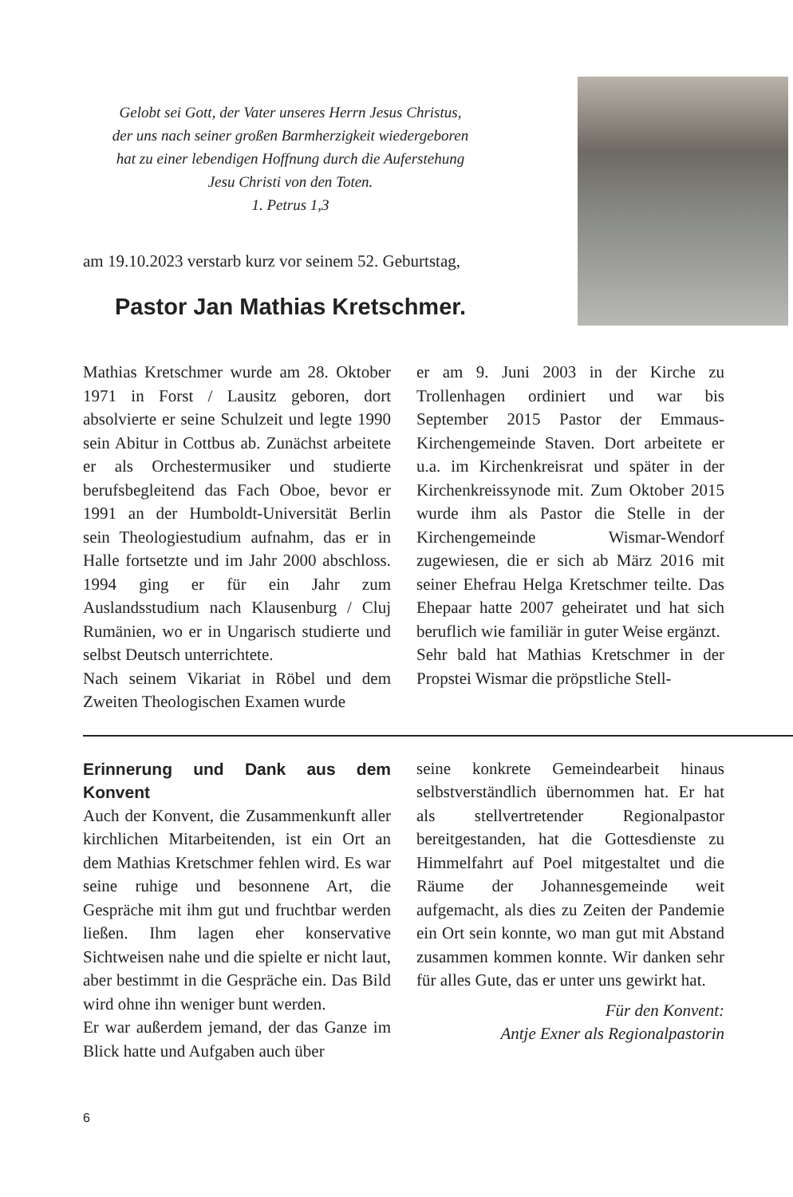Gelobt sei Gott, der Vater unseres Herrn Jesus Christus,
der uns nach seiner großen Barmherzigkeit wiedergeboren
hat zu einer lebendigen Hoffnung durch die Auferstehung
Jesu Christi von den Toten.
1. Petrus 1,3
am 19.10.2023 verstarb kurz vor seinem 52. Geburtstag,
Pastor Jan Mathias Kretschmer.
Mathias Kretschmer wurde am 28. Oktober 1971 in Forst / Lausitz geboren, dort absolvierte er seine Schulzeit und legte 1990 sein Abitur in Cottbus ab. Zunächst arbeitete er als Orchestermusiker und studierte berufsbegleitend das Fach Oboe, bevor er 1991 an der Humboldt-Universität Berlin sein Theologiestudium aufnahm, das er in Halle fortsetzte und im Jahr 2000 abschloss. 1994 ging er für ein Jahr zum Auslandsstudium nach Klausenburg / Cluj Rumänien, wo er in Ungarisch studierte und selbst Deutsch unterrichtete.
Nach seinem Vikariat in Röbel und dem Zweiten Theologischen Examen wurde
er am 9. Juni 2003 in der Kirche zu Trollenhagen ordiniert und war bis September 2015 Pastor der Emmaus-Kirchengemeinde Staven. Dort arbeitete er u.a. im Kirchenkreisrat und später in der Kirchenkreissynode mit. Zum Oktober 2015 wurde ihm als Pastor die Stelle in der Kirchengemeinde Wismar-Wendorf zugewiesen, die er sich ab März 2016 mit seiner Ehefrau Helga Kretschmer teilte. Das Ehepaar hatte 2007 geheiratet und hat sich beruflich wie familiär in guter Weise ergänzt.
Sehr bald hat Mathias Kretschmer in der Propstei Wismar die pröpstliche Stell-
Erinnerung und Dank aus dem Konvent
Auch der Konvent, die Zusammenkunft aller kirchlichen Mitarbeitenden, ist ein Ort an dem Mathias Kretschmer fehlen wird. Es war seine ruhige und besonnene Art, die Gespräche mit ihm gut und fruchtbar werden ließen. Ihm lagen eher konservative Sichtweisen nahe und die spielte er nicht laut, aber bestimmt in die Gespräche ein. Das Bild wird ohne ihn weniger bunt werden.
Er war außerdem jemand, der das Ganze im Blick hatte und Aufgaben auch über
seine konkrete Gemeindearbeit hinaus selbstverständlich übernommen hat. Er hat als stellvertretender Regionalpastor bereitgestanden, hat die Gottesdienste zu Himmelfahrt auf Poel mitgestaltet und die Räume der Johannesgemeinde weit aufgemacht, als dies zu Zeiten der Pandemie ein Ort sein konnte, wo man gut mit Abstand zusammen kommen konnte. Wir danken sehr für alles Gute, das er unter uns gewirkt hat.
Für den Konvent:
Antje Exner als Regionalpastorin
6